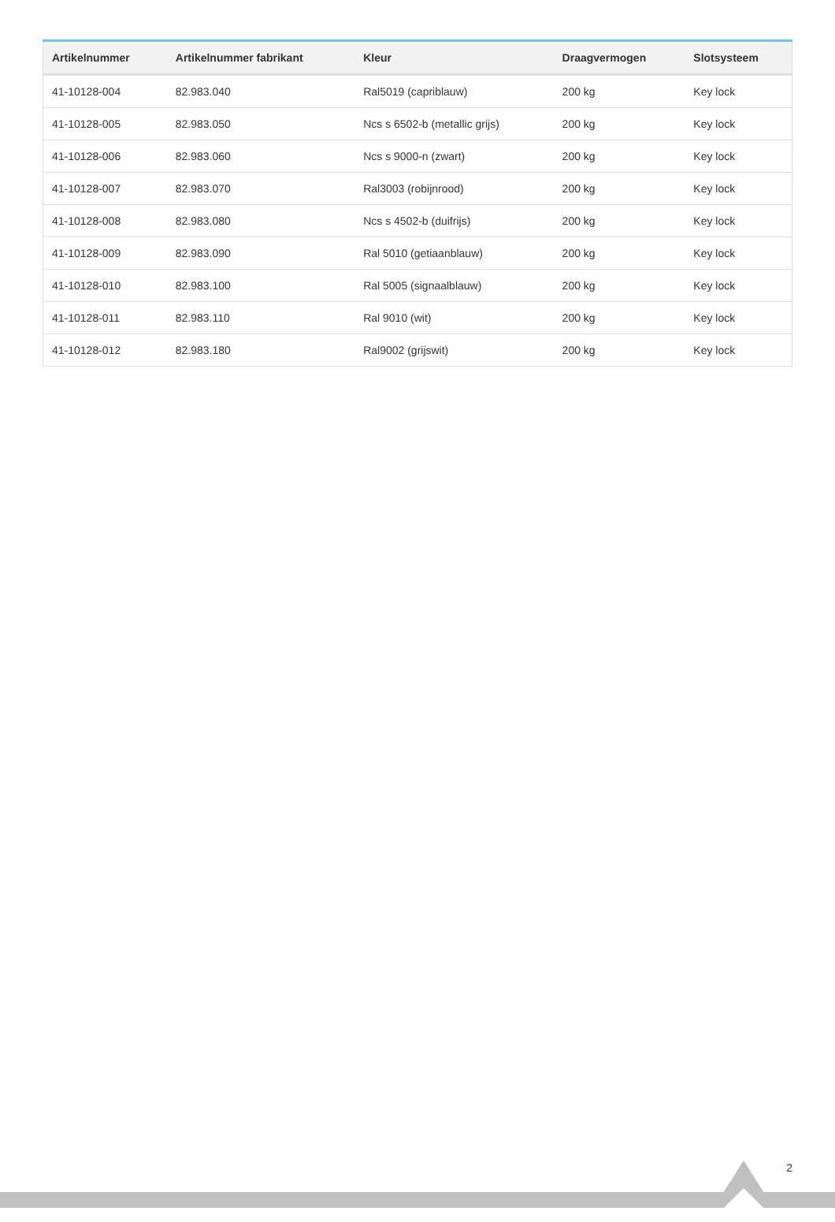| Artikelnummer | Artikelnummer fabrikant | Kleur | Draagvermogen | Slotsysteem |
| --- | --- | --- | --- | --- |
| 41-10128-004 | 82.983.040 | Ral5019 (capriblauw) | 200 kg | Key lock |
| 41-10128-005 | 82.983.050 | Ncs s 6502-b (metallic grijs) | 200 kg | Key lock |
| 41-10128-006 | 82.983.060 | Ncs s 9000-n (zwart) | 200 kg | Key lock |
| 41-10128-007 | 82.983.070 | Ral3003 (robijnrood) | 200 kg | Key lock |
| 41-10128-008 | 82.983.080 | Ncs s 4502-b (duifrijs) | 200 kg | Key lock |
| 41-10128-009 | 82.983.090 | Ral 5010 (getiaanblauw) | 200 kg | Key lock |
| 41-10128-010 | 82.983.100 | Ral 5005 (signaalblauw) | 200 kg | Key lock |
| 41-10128-011 | 82.983.110 | Ral 9010 (wit) | 200 kg | Key lock |
| 41-10128-012 | 82.983.180 | Ral9002 (grijswit) | 200 kg | Key lock |
2